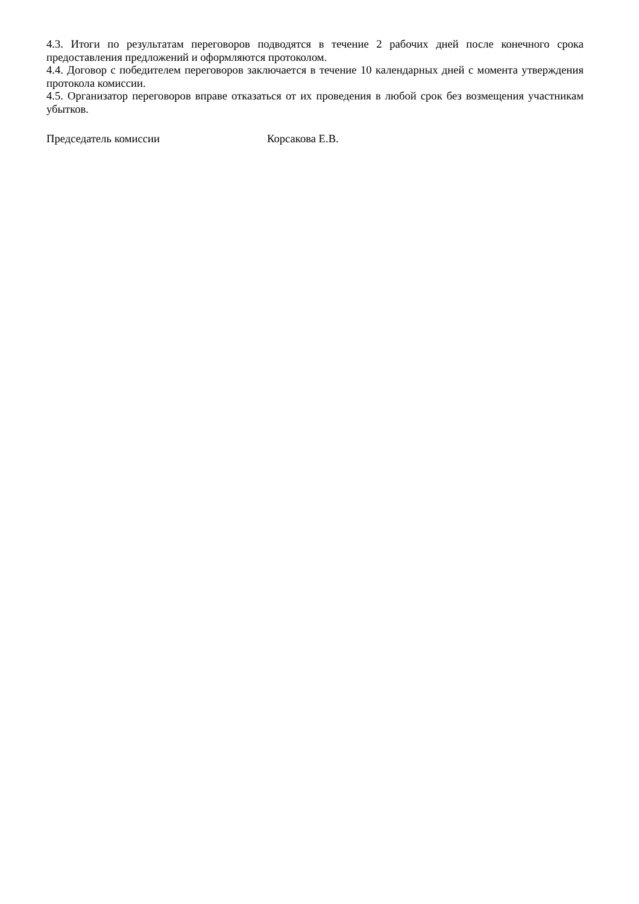4.3. Итоги по результатам переговоров подводятся в течение 2 рабочих дней после конечного срока предоставления предложений и оформляются протоколом.
4.4. Договор с победителем переговоров заключается в течение 10 календарных дней с момента утверждения протокола комиссии.
4.5. Организатор переговоров вправе отказаться от их проведения в любой срок без возмещения участникам убытков.
Председатель комиссии Корсакова Е.В.